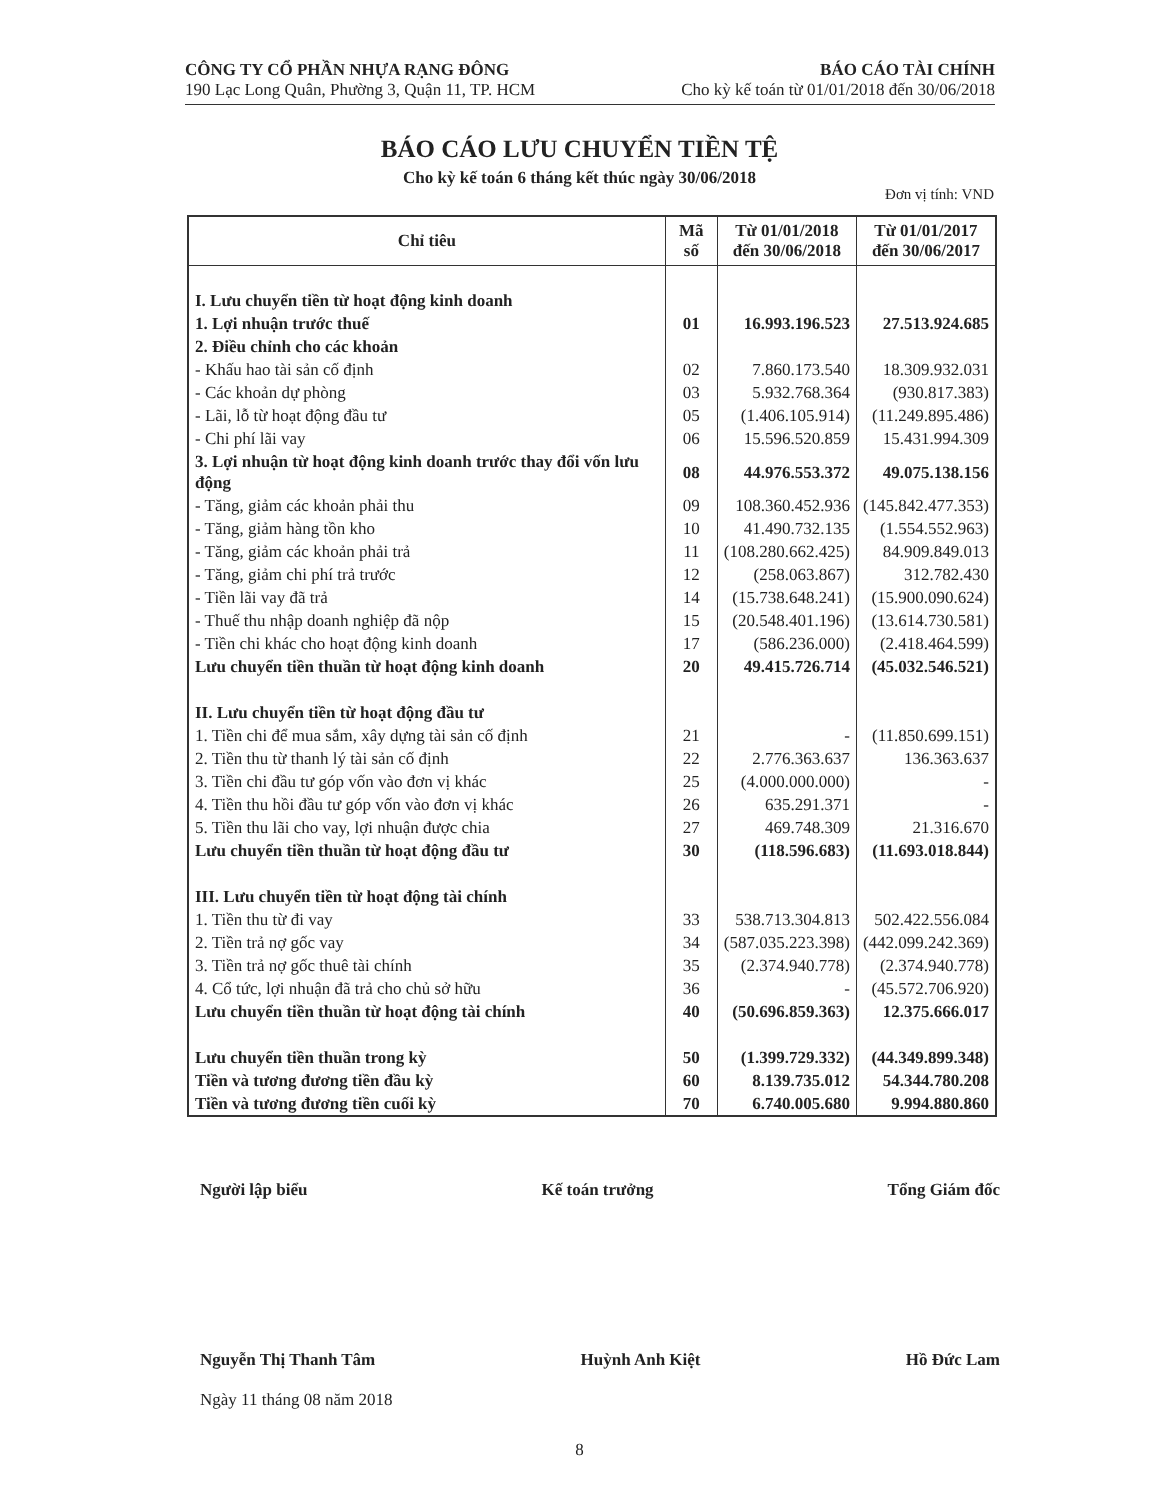CÔNG TY CỔ PHẦN NHỰA RẠNG ĐÔNG
190 Lạc Long Quân, Phường 3, Quận 11, TP. HCM
BÁO CÁO TÀI CHÍNH
Cho kỳ kế toán từ 01/01/2018 đến 30/06/2018
BÁO CÁO LƯU CHUYỂN TIỀN TỆ
Cho kỳ kế toán 6 tháng kết thúc ngày 30/06/2018
Đơn vị tính: VND
| Chỉ tiêu | Mã số | Từ 01/01/2018 đến 30/06/2018 | Từ 01/01/2017 đến 30/06/2017 |
| --- | --- | --- | --- |
| I. Lưu chuyển tiền từ hoạt động kinh doanh | | | |
| 1. Lợi nhuận trước thuế | 01 | 16.993.196.523 | 27.513.924.685 |
| 2. Điều chỉnh cho các khoản | | | |
| - Khấu hao tài sản cố định | 02 | 7.860.173.540 | 18.309.932.031 |
| - Các khoản dự phòng | 03 | 5.932.768.364 | (930.817.383) |
| - Lãi, lỗ từ hoạt động đầu tư | 05 | (1.406.105.914) | (11.249.895.486) |
| - Chi phí lãi vay | 06 | 15.596.520.859 | 15.431.994.309 |
| 3. Lợi nhuận từ hoạt động kinh doanh trước thay đổi vốn lưu động | 08 | 44.976.553.372 | 49.075.138.156 |
| - Tăng, giảm các khoản phải thu | 09 | 108.360.452.936 | (145.842.477.353) |
| - Tăng, giảm hàng tồn kho | 10 | 41.490.732.135 | (1.554.552.963) |
| - Tăng, giảm các khoản phải trả | 11 | (108.280.662.425) | 84.909.849.013 |
| - Tăng, giảm chi phí trả trước | 12 | (258.063.867) | 312.782.430 |
| - Tiền lãi vay đã trả | 14 | (15.738.648.241) | (15.900.090.624) |
| - Thuế thu nhập doanh nghiệp đã nộp | 15 | (20.548.401.196) | (13.614.730.581) |
| - Tiền chi khác cho hoạt động kinh doanh | 17 | (586.236.000) | (2.418.464.599) |
| Lưu chuyển tiền thuần từ hoạt động kinh doanh | 20 | 49.415.726.714 | (45.032.546.521) |
| II. Lưu chuyển tiền từ hoạt động đầu tư | | | |
| 1. Tiền chi để mua sắm, xây dựng tài sản cố định | 21 | - | (11.850.699.151) |
| 2. Tiền thu từ thanh lý tài sản cố định | 22 | 2.776.363.637 | 136.363.637 |
| 3. Tiền chi đầu tư góp vốn vào đơn vị khác | 25 | (4.000.000.000) | - |
| 4. Tiền thu hồi đầu tư góp vốn vào đơn vị khác | 26 | 635.291.371 | - |
| 5. Tiền thu lãi cho vay, lợi nhuận được chia | 27 | 469.748.309 | 21.316.670 |
| Lưu chuyển tiền thuần từ hoạt động đầu tư | 30 | (118.596.683) | (11.693.018.844) |
| III. Lưu chuyển tiền từ hoạt động tài chính | | | |
| 1. Tiền thu từ đi vay | 33 | 538.713.304.813 | 502.422.556.084 |
| 2. Tiền trả nợ gốc vay | 34 | (587.035.223.398) | (442.099.242.369) |
| 3. Tiền trả nợ gốc thuê tài chính | 35 | (2.374.940.778) | (2.374.940.778) |
| 4. Cổ tức, lợi nhuận đã trả cho chủ sở hữu | 36 | - | (45.572.706.920) |
| Lưu chuyển tiền thuần từ hoạt động tài chính | 40 | (50.696.859.363) | 12.375.666.017 |
| Lưu chuyển tiền thuần trong kỳ | 50 | (1.399.729.332) | (44.349.899.348) |
| Tiền và tương đương tiền đầu kỳ | 60 | 8.139.735.012 | 54.344.780.208 |
| Tiền và tương đương tiền cuối kỳ | 70 | 6.740.005.680 | 9.994.880.860 |
Người lập biểu Kế toán trưởng Tổng Giám đốc
Nguyễn Thị Thanh Tâm Huỳnh Anh Kiệt Hồ Đức Lam
Ngày 11 tháng 08 năm 2018
8